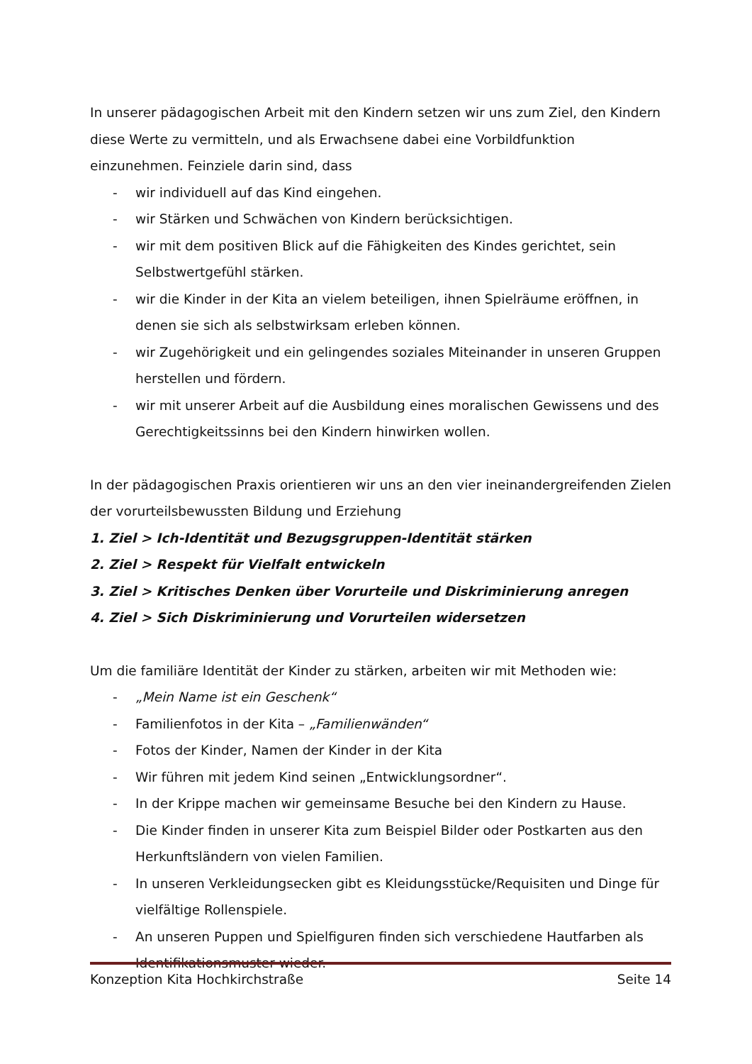In unserer pädagogischen Arbeit mit den Kindern setzen wir uns zum Ziel, den Kindern diese Werte zu vermitteln, und als Erwachsene dabei eine Vorbildfunktion einzunehmen. Feinziele darin sind, dass
- wir individuell auf das Kind eingehen.
- wir Stärken und Schwächen von Kindern berücksichtigen.
- wir mit dem positiven Blick auf die Fähigkeiten des Kindes gerichtet, sein Selbstwertgefühl stärken.
- wir die Kinder in der Kita an vielem beteiligen, ihnen Spielräume eröffnen, in denen sie sich als selbstwirksam erleben können.
- wir Zugehörigkeit und ein gelingendes soziales Miteinander in unseren Gruppen herstellen und fördern.
- wir mit unserer Arbeit auf die Ausbildung eines moralischen Gewissens und des Gerechtigkeitssinns bei den Kindern hinwirken wollen.
In der pädagogischen Praxis orientieren wir uns an den vier ineinandergreifenden Zielen der vorurteilsbewussten Bildung und Erziehung
1. Ziel > Ich-Identität und Bezugsgruppen-Identität stärken
2. Ziel > Respekt für Vielfalt entwickeln
3. Ziel > Kritisches Denken über Vorurteile und Diskriminierung anregen
4. Ziel > Sich Diskriminierung und Vorurteilen widersetzen
Um die familiäre Identität der Kinder zu stärken, arbeiten wir mit Methoden wie:
- „Mein Name ist ein Geschenk“
- Familienfotos in der Kita – „Familienwänden“
- Fotos der Kinder, Namen der Kinder in der Kita
- Wir führen mit jedem Kind seinen „Entwicklungsordner“.
- In der Krippe machen wir gemeinsame Besuche bei den Kindern zu Hause.
- Die Kinder finden in unserer Kita zum Beispiel Bilder oder Postkarten aus den Herkunftsländern von vielen Familien.
- In unseren Verkleidungsecken gibt es Kleidungsstücke/Requisiten und Dinge für vielfältige Rollenspiele.
- An unseren Puppen und Spielfiguren finden sich verschiedene Hautfarben als Identifikationsmuster wieder.
Konzeption Kita Hochkirchstraße Seite 14